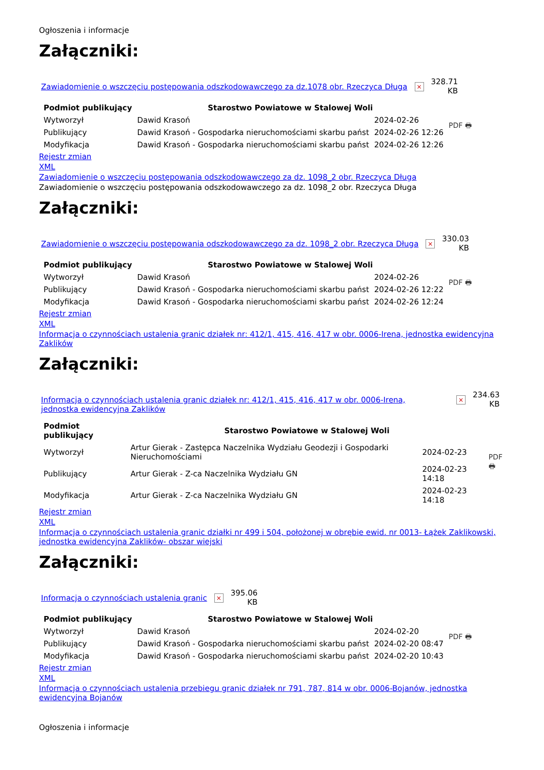Ogłoszenia i informacje
Załączniki:
Zawiadomienie o wszczęciu postępowania odszkodowawczego za dz.1078 obr. Rzeczyca Długa × 328.71
KB
| Podmiot publikujący | Starostwo Powiatowe w Stalowej Woli | | PDF 🖶 |
| Wytworzył | Dawid Krasoń | 2024-02-26 | |
| Publikujący | Dawid Krasoń - Gospodarka nieruchomościami skarbu państ | 2024-02-26 12:26 | |
| Modyfikacja | Dawid Krasoń - Gospodarka nieruchomościami skarbu państ | 2024-02-26 12:26 | |
Rejestr zmian
XML
Zawiadomienie o wszczęciu postępowania odszkodowawczego za dz. 1098_2 obr. Rzeczyca Długa
Zawiadomienie o wszczęciu postępowania odszkodowawczego za dz. 1098_2 obr. Rzeczyca Długa
Załączniki:
Zawiadomienie o wszczęciu postępowania odszkodowawczego za dz. 1098_2 obr. Rzeczyca Długa × 330.03
KB
| Podmiot publikujący | Starostwo Powiatowe w Stalowej Woli | | PDF 🖶 |
| Wytworzył | Dawid Krasoń | 2024-02-26 | |
| Publikujący | Dawid Krasoń - Gospodarka nieruchomościami skarbu państ | 2024-02-26 12:22 | |
| Modyfikacja | Dawid Krasoń - Gospodarka nieruchomościami skarbu państ | 2024-02-26 12:24 | |
Rejestr zmian
XML
Informacja o czynnościach ustalenia granic działek nr: 412/1, 415, 416, 417 w obr. 0006-Irena, jednostka ewidencyjna Zaklików
Załączniki:
Informacja o czynnościach ustalenia granic działek nr: 412/1, 415, 416, 417 w obr. 0006-Irena, jednostka ewidencyjna Zaklików × 234.63
KB
| Podmiot publikujący | Starostwo Powiatowe w Stalowej Woli | | PDF 🖶 |
| Wytworzył | Artur Gierak - Zastępca Naczelnika Wydziału Geodezji i Gospodarki Nieruchomościami | 2024-02-23 | |
| Publikujący | Artur Gierak - Z-ca Naczelnika Wydziału GN | 2024-02-23 14:18 | |
| Modyfikacja | Artur Gierak - Z-ca Naczelnika Wydziału GN | 2024-02-23 14:18 | |
Rejestr zmian
XML
Informacja o czynnościach ustalenia granic działki nr 499 i 504, położonej w obrębie ewid. nr 0013- Łążek Zaklikowski, jednostka ewidencyjna Zaklików- obszar wiejski
Załączniki:
Informacja o czynnościach ustalenia granic × 395.06
KB
| Podmiot publikujący | Starostwo Powiatowe w Stalowej Woli | | PDF 🖶 |
| Wytworzył | Dawid Krasoń | 2024-02-20 | |
| Publikujący | Dawid Krasoń - Gospodarka nieruchomościami skarbu państ | 2024-02-20 08:47 | |
| Modyfikacja | Dawid Krasoń - Gospodarka nieruchomościami skarbu państ | 2024-02-20 10:43 | |
Rejestr zmian
XML
Informacja o czynnościach ustalenia przebiegu granic działek nr 791, 787, 814 w obr. 0006-Bojanów, jednostka ewidencyjna Bojanów
Ogłoszenia i informacje